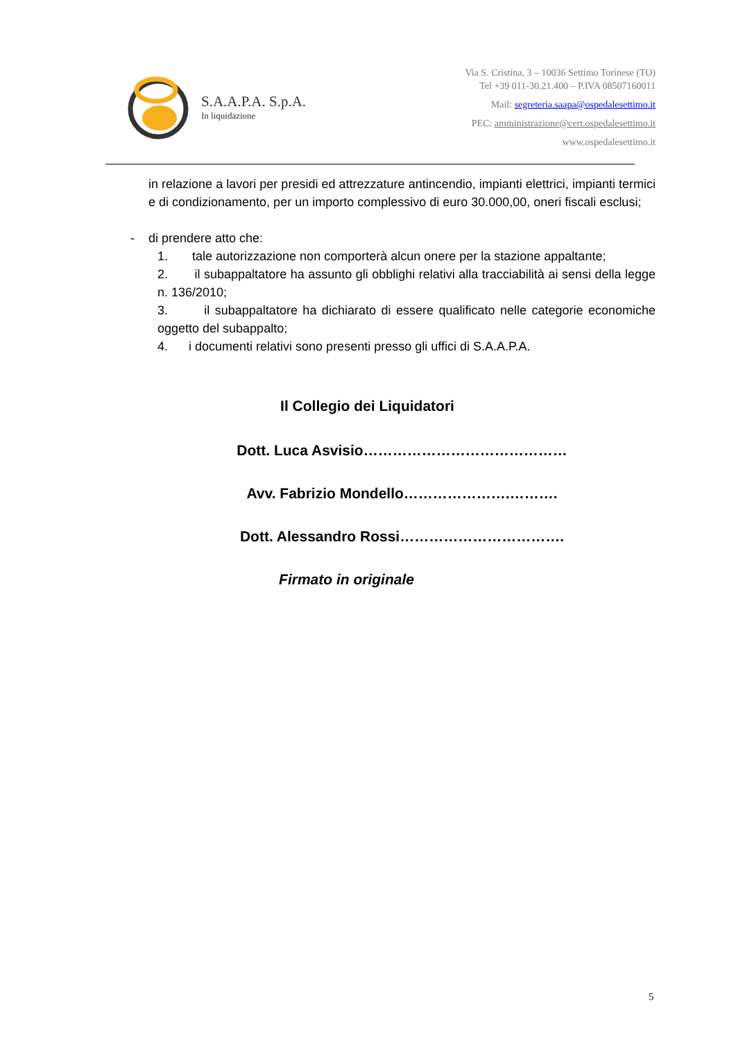S.A.A.P.A. S.p.A.
In liquidazione
Via S. Cristina, 3 – 10036 Settimo Torinese (TO)
Tel +39 011-30.21.400 – P.IVA 08507160011
Mail: segreteria.saapa@ospedalesettimo.it
PEC: amministrazione@cert.ospedalesettimo.it
www.ospedalesettimo.it
in relazione a lavori per presidi ed attrezzature antincendio, impianti elettrici, impianti termici e di condizionamento, per un importo complessivo di euro 30.000,00, oneri fiscali esclusi;
- di prendere atto che:
1. tale autorizzazione non comporterà alcun onere per la stazione appaltante;
2. il subappaltatore ha assunto gli obblighi relativi alla tracciabilità ai sensi della legge n. 136/2010;
3. il subappaltatore ha dichiarato di essere qualificato nelle categorie economiche oggetto del subappalto;
4. i documenti relativi sono presenti presso gli uffici di S.A.A.P.A.
Il Collegio dei Liquidatori
Dott. Luca Asvisio……………………………………
Avv. Fabrizio Mondello………………….……….
Dott. Alessandro Rossi…………………………….
Firmato in originale
5